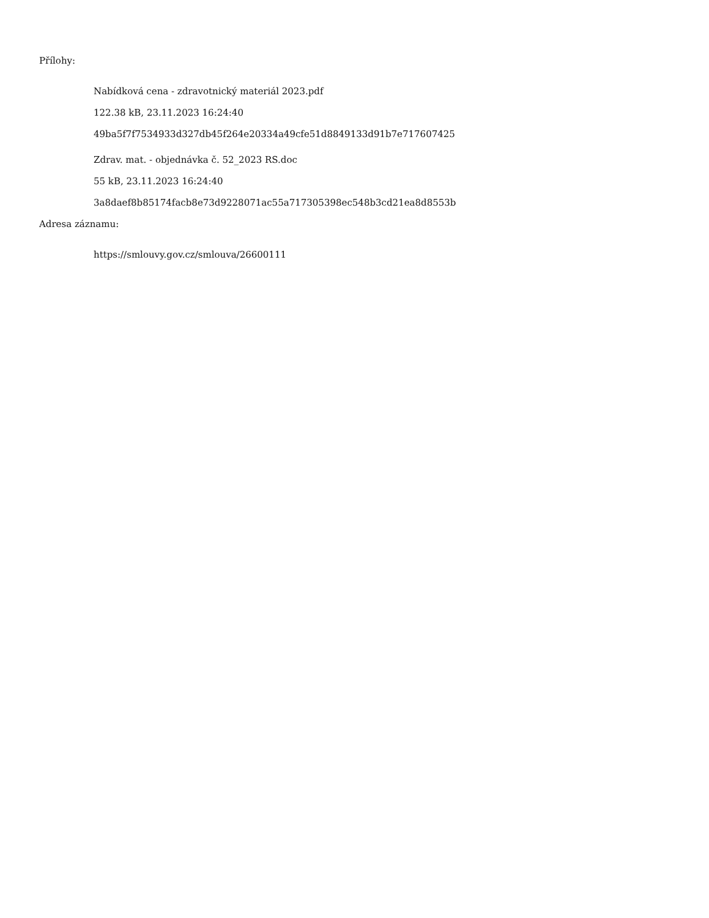Přílohy:
Nabídková cena - zdravotnický materiál 2023.pdf
122.38 kB, 23.11.2023 16:24:40
49ba5f7f7534933d327db45f264e20334a49cfe51d8849133d91b7e717607425
Zdrav. mat. - objednávka č. 52_2023 RS.doc
55 kB, 23.11.2023 16:24:40
3a8daef8b85174facb8e73d9228071ac55a717305398ec548b3cd21ea8d8553b
Adresa záznamu:
https://smlouvy.gov.cz/smlouva/26600111